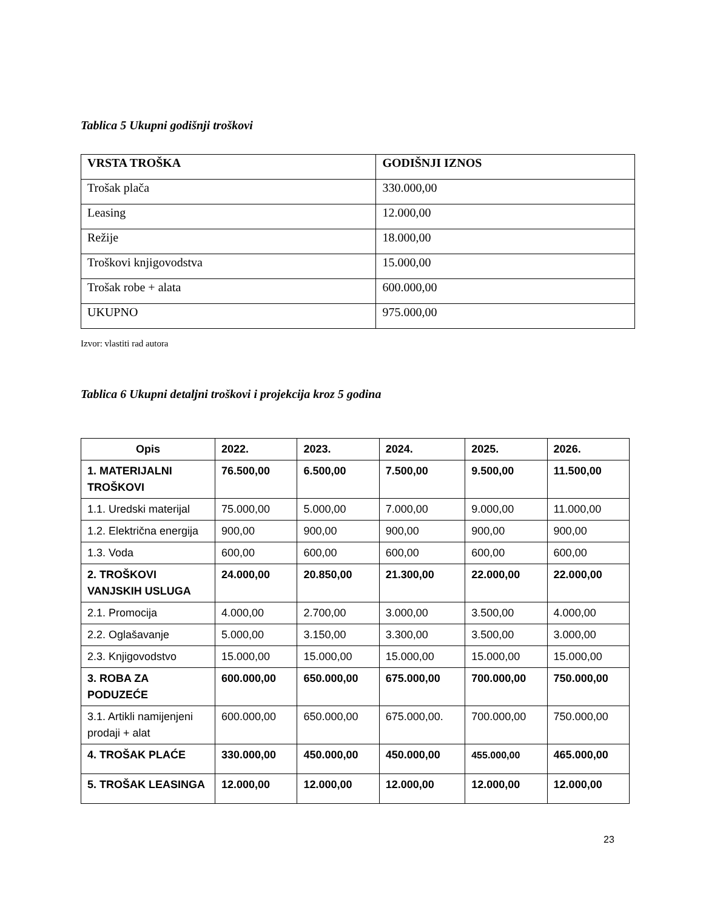Tablica 5 Ukupni godišnji troškovi
| VRSTA TROŠKA | GODIŠNJI IZNOS |
| --- | --- |
| Trošak plača | 330.000,00 |
| Leasing | 12.000,00 |
| Režije | 18.000,00 |
| Troškovi knjigovodstva | 15.000,00 |
| Trošak robe + alata | 600.000,00 |
| UKUPNO | 975.000,00 |
Izvor: vlastiti rad autora
Tablica 6 Ukupni detaljni troškovi i projekcija kroz 5 godina
| Opis | 2022. | 2023. | 2024. | 2025. | 2026. |
| --- | --- | --- | --- | --- | --- |
| 1. MATERIJALNI TROŠKOVI | 76.500,00 | 6.500,00 | 7.500,00 | 9.500,00 | 11.500,00 |
| 1.1. Uredski materijal | 75.000,00 | 5.000,00 | 7.000,00 | 9.000,00 | 11.000,00 |
| 1.2. Električna energija | 900,00 | 900,00 | 900,00 | 900,00 | 900,00 |
| 1.3. Voda | 600,00 | 600,00 | 600,00 | 600,00 | 600,00 |
| 2. TROŠKOVI VANJSKIH USLUGA | 24.000,00 | 20.850,00 | 21.300,00 | 22.000,00 | 22.000,00 |
| 2.1. Promocija | 4.000,00 | 2.700,00 | 3.000,00 | 3.500,00 | 4.000,00 |
| 2.2. Oglašavanje | 5.000,00 | 3.150,00 | 3.300,00 | 3.500,00 | 3.000,00 |
| 2.3. Knjigovodstvo | 15.000,00 | 15.000,00 | 15.000,00 | 15.000,00 | 15.000,00 |
| 3. ROBA ZA PODUZEĆE | 600.000,00 | 650.000,00 | 675.000,00 | 700.000,00 | 750.000,00 |
| 3.1. Artikli namijenjeni prodaji + alat | 600.000,00 | 650.000,00 | 675.000,00. | 700.000,00 | 750.000,00 |
| 4. TROŠAK PLAĆE | 330.000,00 | 450.000,00 | 450.000,00 | 455.000,00 | 465.000,00 |
| 5. TROŠAK LEASINGA | 12.000,00 | 12.000,00 | 12.000,00 | 12.000,00 | 12.000,00 |
23